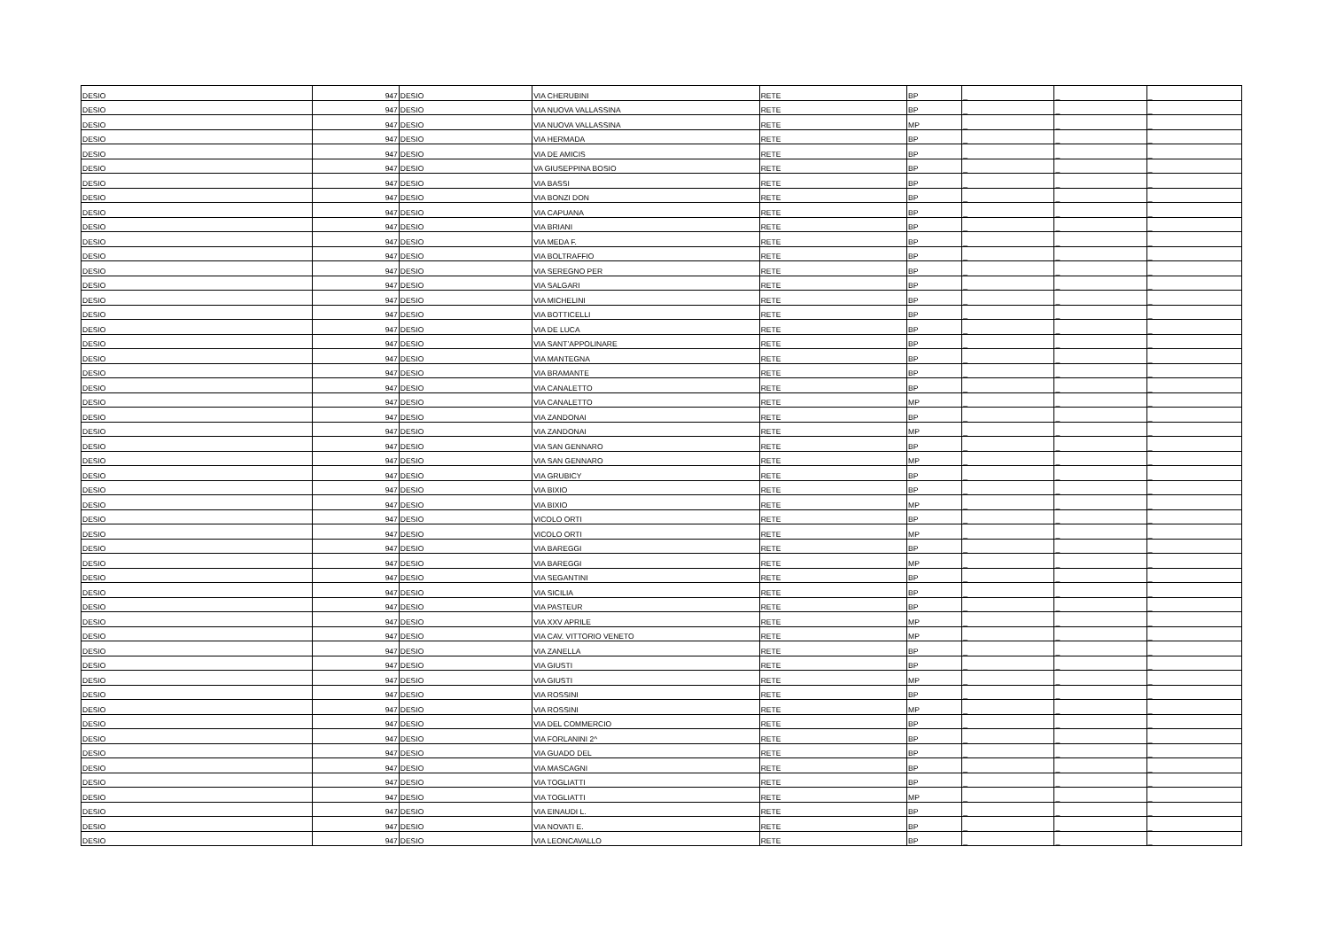| DESIO | 947 | DESIO | VIA CHERUBINI | RETE | BP | _ | _ | _ |
| DESIO | 947 | DESIO | VIA NUOVA VALLASSINA | RETE | BP | _ | _ | _ |
| DESIO | 947 | DESIO | VIA NUOVA VALLASSINA | RETE | MP | _ | _ | _ |
| DESIO | 947 | DESIO | VIA HERMADA | RETE | BP | _ | _ | _ |
| DESIO | 947 | DESIO | VIA DE AMICIS | RETE | BP | _ | _ | _ |
| DESIO | 947 | DESIO | VA GIUSEPPINA BOSIO | RETE | BP | _ | _ | _ |
| DESIO | 947 | DESIO | VIA BASSI | RETE | BP | _ | _ | _ |
| DESIO | 947 | DESIO | VIA BONZI DON | RETE | BP | _ | _ | _ |
| DESIO | 947 | DESIO | VIA CAPUANA | RETE | BP | _ | _ | _ |
| DESIO | 947 | DESIO | VIA BRIANI | RETE | BP | _ | _ | _ |
| DESIO | 947 | DESIO | VIA MEDA F. | RETE | BP | _ | _ | _ |
| DESIO | 947 | DESIO | VIA BOLTRAFFIO | RETE | BP | _ | _ | _ |
| DESIO | 947 | DESIO | VIA SEREGNO PER | RETE | BP | _ | _ | _ |
| DESIO | 947 | DESIO | VIA SALGARI | RETE | BP | _ | _ | _ |
| DESIO | 947 | DESIO | VIA MICHELINI | RETE | BP | _ | _ | _ |
| DESIO | 947 | DESIO | VIA BOTTICELLI | RETE | BP | _ | _ | _ |
| DESIO | 947 | DESIO | VIA DE LUCA | RETE | BP | _ | _ | _ |
| DESIO | 947 | DESIO | VIA SANT’APPOLINARE | RETE | BP | _ | _ | _ |
| DESIO | 947 | DESIO | VIA MANTEGNA | RETE | BP | _ | _ | _ |
| DESIO | 947 | DESIO | VIA BRAMANTE | RETE | BP | _ | _ | _ |
| DESIO | 947 | DESIO | VIA CANALETTO | RETE | BP | _ | _ | _ |
| DESIO | 947 | DESIO | VIA CANALETTO | RETE | MP | _ | _ | _ |
| DESIO | 947 | DESIO | VIA ZANDONAI | RETE | BP | _ | _ | _ |
| DESIO | 947 | DESIO | VIA ZANDONAI | RETE | MP | _ | _ | _ |
| DESIO | 947 | DESIO | VIA SAN GENNARO | RETE | BP | _ | _ | _ |
| DESIO | 947 | DESIO | VIA SAN GENNARO | RETE | MP | _ | _ | _ |
| DESIO | 947 | DESIO | VIA GRUBICY | RETE | BP | _ | _ | _ |
| DESIO | 947 | DESIO | VIA BIXIO | RETE | BP | _ | _ | _ |
| DESIO | 947 | DESIO | VIA BIXIO | RETE | MP | _ | _ | _ |
| DESIO | 947 | DESIO | VICOLO ORTI | RETE | BP | _ | _ | _ |
| DESIO | 947 | DESIO | VICOLO ORTI | RETE | MP | _ | _ | _ |
| DESIO | 947 | DESIO | VIA BAREGGI | RETE | BP | _ | _ | _ |
| DESIO | 947 | DESIO | VIA BAREGGI | RETE | MP | _ | _ | _ |
| DESIO | 947 | DESIO | VIA SEGANTINI | RETE | BP | _ | _ | _ |
| DESIO | 947 | DESIO | VIA SICILIA | RETE | BP | _ | _ | _ |
| DESIO | 947 | DESIO | VIA PASTEUR | RETE | BP | _ | _ | _ |
| DESIO | 947 | DESIO | VIA XXV APRILE | RETE | MP | _ | _ | _ |
| DESIO | 947 | DESIO | VIA CAV. VITTORIO VENETO | RETE | MP | _ | _ | _ |
| DESIO | 947 | DESIO | VIA ZANELLA | RETE | BP | _ | _ | _ |
| DESIO | 947 | DESIO | VIA GIUSTI | RETE | BP | _ | _ | _ |
| DESIO | 947 | DESIO | VIA GIUSTI | RETE | MP | _ | _ | _ |
| DESIO | 947 | DESIO | VIA ROSSINI | RETE | BP | _ | _ | _ |
| DESIO | 947 | DESIO | VIA ROSSINI | RETE | MP | _ | _ | _ |
| DESIO | 947 | DESIO | VIA DEL COMMERCIO | RETE | BP | _ | _ | _ |
| DESIO | 947 | DESIO | VIA FORLANINI 2^ | RETE | BP | _ | _ | _ |
| DESIO | 947 | DESIO | VIA GUADO DEL | RETE | BP | _ | _ | _ |
| DESIO | 947 | DESIO | VIA MASCAGNI | RETE | BP | _ | _ | _ |
| DESIO | 947 | DESIO | VIA TOGLIATTI | RETE | BP | _ | _ | _ |
| DESIO | 947 | DESIO | VIA TOGLIATTI | RETE | MP | _ | _ | _ |
| DESIO | 947 | DESIO | VIA EINAUDI L. | RETE | BP | _ | _ | _ |
| DESIO | 947 | DESIO | VIA NOVATI E. | RETE | BP | _ | _ | _ |
| DESIO | 947 | DESIO | VIA LEONCAVALLO | RETE | BP | _ | _ | _ |